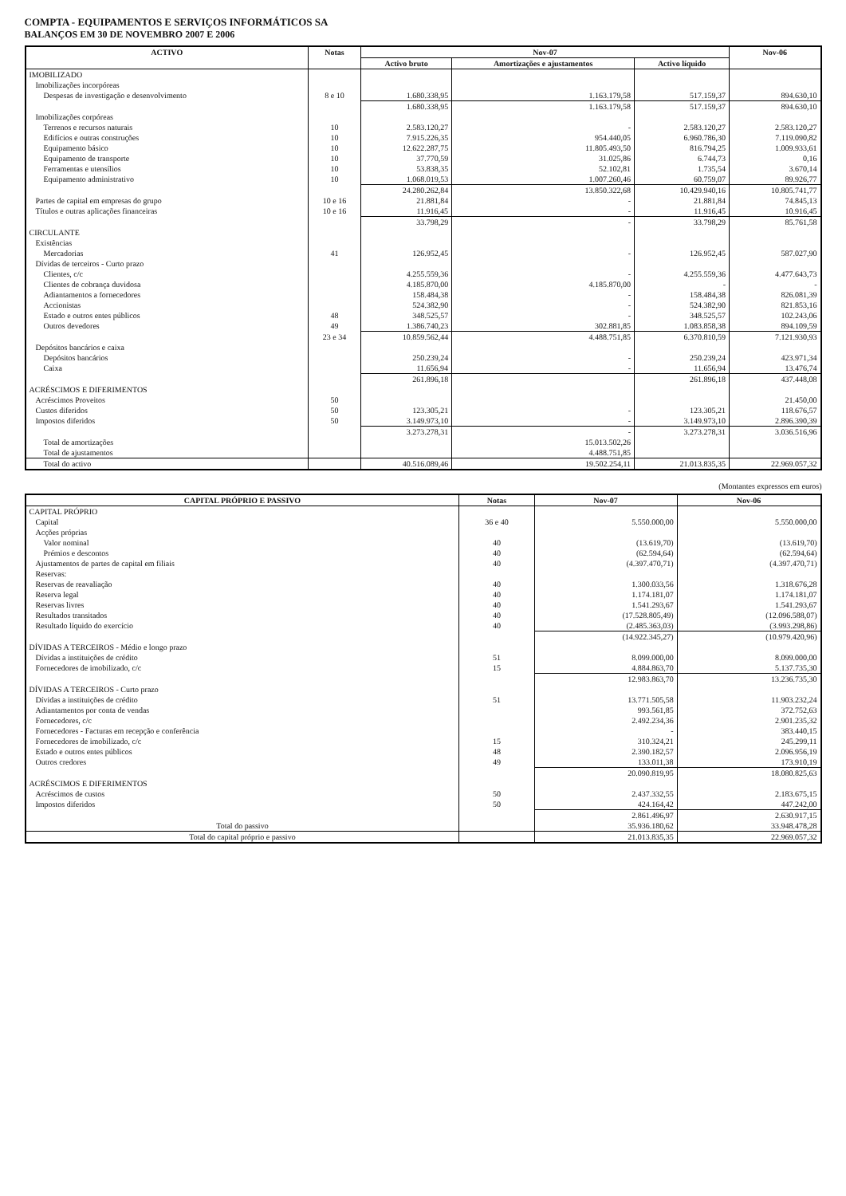COMPTA - EQUIPAMENTOS E SERVIÇOS INFORMÁTICOS SA
BALANÇOS EM 30 DE NOVEMBRO 2007 E 2006
| ACTIVO | Notas | Nov-07 | | | Nov-06 |
| --- | --- | --- | --- | --- | --- |
| | | Activo bruto | Amortizações e ajustamentos | Activo líquido | |
| IMOBILIZADO | | | | | |
| Imobilizações incorpóreas | | | | | |
| Despesas de investigação e desenvolvimento | 8 e 10 | 1.680.338,95 | 1.163.179,58 | 517.159,37 | 894.630,10 |
| | | 1.680.338,95 | 1.163.179,58 | 517.159,37 | 894.630,10 |
| Imobilizações corpóreas | | | | | |
| Terrenos e recursos naturais | 10 | 2.583.120,27 | - | 2.583.120,27 | 2.583.120,27 |
| Edifícios e outras construções | 10 | 7.915.226,35 | 954.440,05 | 6.960.786,30 | 7.119.090,82 |
| Equipamento básico | 10 | 12.622.287,75 | 11.805.493,50 | 816.794,25 | 1.009.933,61 |
| Equipamento de transporte | 10 | 37.770,59 | 31.025,86 | 6.744,73 | 0,16 |
| Ferramentas e utensílios | 10 | 53.838,35 | 52.102,81 | 1.735,54 | 3.670,14 |
| Equipamento administrativo | 10 | 1.068.019,53 | 1.007.260,46 | 60.759,07 | 89.926,77 |
| | | 24.280.262,84 | 13.850.322,68 | 10.429.940,16 | 10.805.741,77 |
| Partes de capital em empresas do grupo | 10 e 16 | 21.881,84 | - | 21.881,84 | 74.845,13 |
| Títulos e outras aplicações financeiras | 10 e 16 | 11.916,45 | - | 11.916,45 | 10.916,45 |
| | | 33.798,29 | - | 33.798,29 | 85.761,58 |
| CIRCULANTE | | | | | |
| Existências | | | | | |
| Mercadorias | 41 | 126.952,45 | - | 126.952,45 | 587.027,90 |
| Dívidas de terceiros - Curto prazo | | | | | |
| Clientes, c/c | | 4.255.559,36 | - | 4.255.559,36 | 4.477.643,73 |
| Clientes de cobrança duvidosa | | 4.185.870,00 | 4.185.870,00 | - | - |
| Adiantamentos a fornecedores | | 158.484,38 | - | 158.484,38 | 826.081,39 |
| Accionistas | | 524.382,90 | - | 524.382,90 | 821.853,16 |
| Estado e outros entes públicos | 48 | 348.525,57 | - | 348.525,57 | 102.243,06 |
| Outros devedores | 49 | 1.386.740,23 | 302.881,85 | 1.083.858,38 | 894.109,59 |
| | 23 e 34 | 10.859.562,44 | 4.488.751,85 | 6.370.810,59 | 7.121.930,93 |
| Depósitos bancários e caixa | | | | | |
| Depósitos bancários | | 250.239,24 | - | 250.239,24 | 423.971,34 |
| Caixa | | 11.656,94 | - | 11.656,94 | 13.476,74 |
| | | 261.896,18 | | 261.896,18 | 437.448,08 |
| ACRÉSCIMOS E DIFERIMENTOS | | | | | |
| Acréscimos Proveitos | 50 | | | | 21.450,00 |
| Custos diferidos | 50 | 123.305,21 | - | 123.305,21 | 118.676,57 |
| Impostos diferidos | 50 | 3.149.973,10 | - | 3.149.973,10 | 2.896.390,39 |
| | | 3.273.278,31 | - | 3.273.278,31 | 3.036.516,96 |
| Total de amortizações | | | 15.013.502,26 | | |
| Total de ajustamentos | | | 4.488.751,85 | | |
| Total do activo | | 40.516.089,46 | 19.502.254,11 | 21.013.835,35 | 22.969.057,32 |
(Montantes expressos em euros)
| CAPITAL PRÓPRIO E PASSIVO | Notas | Nov-07 | Nov-06 |
| --- | --- | --- | --- |
| CAPITAL PRÓPRIO | | | |
| Capital | 36 e 40 | 5.550.000,00 | 5.550.000,00 |
| Acções próprias | | | |
| Valor nominal | 40 | (13.619,70) | (13.619,70) |
| Prémios e descontos | 40 | (62.594,64) | (62.594,64) |
| Ajustamentos de partes de capital em filiais | 40 | (4.397.470,71) | (4.397.470,71) |
| Reservas: | | | |
| Reservas de reavaliação | 40 | 1.300.033,56 | 1.318.676,28 |
| Reserva legal | 40 | 1.174.181,07 | 1.174.181,07 |
| Reservas livres | 40 | 1.541.293,67 | 1.541.293,67 |
| Resultados transitados | 40 | (17.528.805,49) | (12.096.588,07) |
| Resultado líquido do exercício | 40 | (2.485.363,03) | (3.993.298,86) |
| | | (14.922.345,27) | (10.979.420,96) |
| DÍVIDAS A TERCEIROS - Médio e longo prazo | | | |
| Dívidas a instituições de crédito | 51 | 8.099.000,00 | 8.099.000,00 |
| Fornecedores de imobilizado, c/c | 15 | 4.884.863,70 | 5.137.735,30 |
| | | 12.983.863,70 | 13.236.735,30 |
| DÍVIDAS A TERCEIROS - Curto prazo | | | |
| Dívidas a instituições de crédito | 51 | 13.771.505,58 | 11.903.232,24 |
| Adiantamentos por conta de vendas | | 993.561,85 | 372.752,63 |
| Fornecedores, c/c | | 2.492.234,36 | 2.901.235,32 |
| Fornecedores - Facturas em recepção e conferência | | - | 383.440,15 |
| Fornecedores de imobilizado, c/c | 15 | 310.324,21 | 245.299,11 |
| Estado e outros entes públicos | 48 | 2.390.182,57 | 2.096.956,19 |
| Outros credores | 49 | 133.011,38 | 173.910,19 |
| | | 20.090.819,95 | 18.080.825,63 |
| ACRÉSCIMOS E DIFERIMENTOS | | | |
| Acréscimos de custos | 50 | 2.437.332,55 | 2.183.675,15 |
| Impostos diferidos | 50 | 424.164,42 | 447.242,00 |
| | | 2.861.496,97 | 2.630.917,15 |
| Total do passivo | | 35.936.180,62 | 33.948.478,28 |
| Total do capital próprio e passivo | | 21.013.835,35 | 22.969.057,32 |